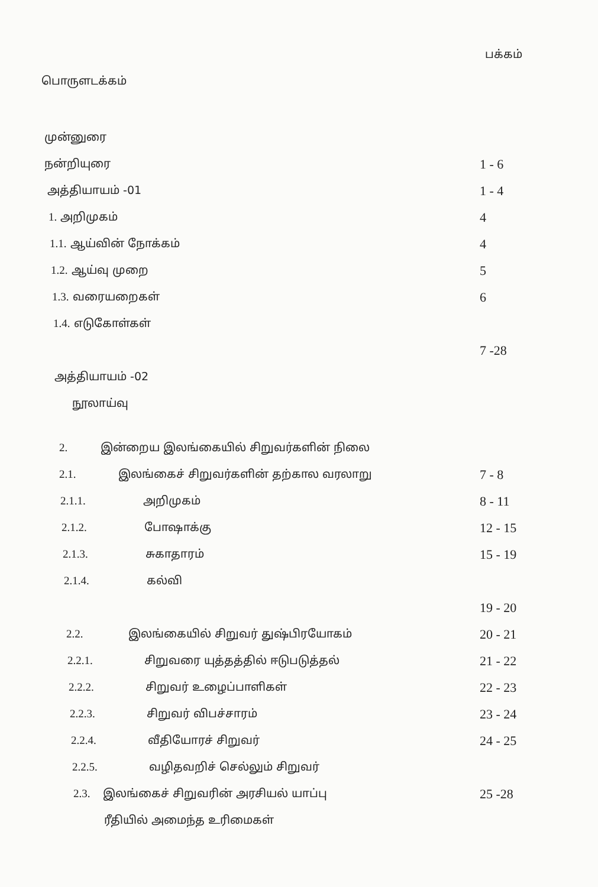பக்கம்
பொருளடக்கம்
முன்னுரை
நன்றியுரை
1 - 6
அத்தியாயம் -01
1 - 4
1. அறிமுகம்
4
1.1. ஆய்வின் நோக்கம்
4
1.2. ஆய்வு முறை
5
1.3. வரையறைகள்
6
1.4. எடுகோள்கள்
7 -28
அத்தியாயம் -02
நூலாய்வு
2. இன்றைய இலங்கையில் சிறுவர்களின் நிலை
2.1. இலங்கைச் சிறுவர்களின் தற்கால வரலாறு
7 - 8
2.1.1. அறிமுகம்
8 - 11
2.1.2. போஷாக்கு
12 - 15
2.1.3. சுகாதாரம்
15 - 19
2.1.4. கல்வி
19 - 20
2.2. இலங்கையில் சிறுவர் துஷ்பிரயோகம்
20 - 21
2.2.1. சிறுவரை யுத்தத்தில் ஈடுபடுத்தல்
21 - 22
2.2.2. சிறுவர் உழைப்பாளிகள்
22 - 23
2.2.3. சிறுவர் விபச்சாரம்
23 - 24
2.2.4. வீதியோரச் சிறுவர்
24 - 25
2.2.5. வழிதவறிச் செல்லும் சிறுவர்
2.3. இலங்கைச் சிறுவரின் அரசியல் யாப்பு
25 -28
ரீதியில் அமைந்த உரிமைகள்